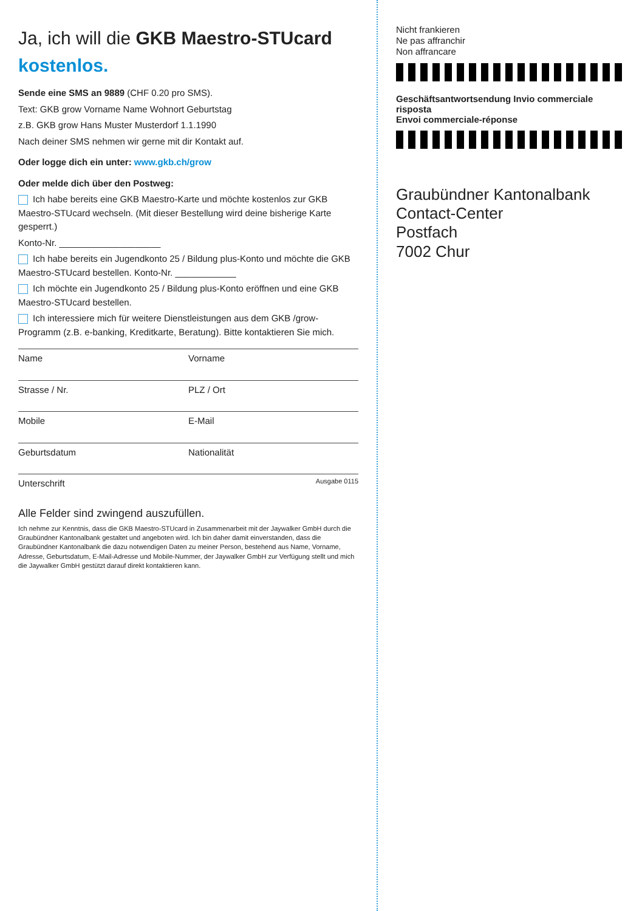Ja, ich will die GKB Maestro-STUcard kostenlos.
Sende eine SMS an 9889 (CHF 0.20 pro SMS).
Text: GKB grow Vorname Name Wohnort Geburtstag
z.B. GKB grow Hans Muster Musterdorf 1.1.1990
Nach deiner SMS nehmen wir gerne mit dir Kontakt auf.
Oder logge dich ein unter: www.gkb.ch/grow
Oder melde dich über den Postweg:
Ich habe bereits eine GKB Maestro-Karte und möchte kostenlos zur GKB Maestro-STUcard wechseln. (Mit dieser Bestellung wird deine bisherige Karte gesperrt.)
Konto-Nr. ____________________
Ich habe bereits ein Jugendkonto 25 / Bildung plus-Konto und möchte die GKB Maestro-STUcard bestellen. Konto-Nr. ____________
Ich möchte ein Jugendkonto 25 / Bildung plus-Konto eröffnen und eine GKB Maestro-STUcard bestellen.
Ich interessiere mich für weitere Dienstleistungen aus dem GKB /grow-Programm (z.B. e-banking, Kreditkarte, Beratung). Bitte kontaktieren Sie mich.
Name Vorname
Strasse / Nr. PLZ / Ort
Mobile E-Mail
Geburtsdatum Nationalität
Unterschrift Ausgabe 0115
Alle Felder sind zwingend auszufüllen.
Ich nehme zur Kenntnis, dass die GKB Maestro-STUcard in Zusammenarbeit mit der Jaywalker GmbH durch die Graubündner Kantonalbank gestaltet und angeboten wird. Ich bin daher damit einverstanden, dass die Graubündner Kantonalbank die dazu notwendigen Daten zu meiner Person, bestehend aus Name, Vorname, Adresse, Geburtsdatum, E-Mail-Adresse und Mobile-Nummer, der Jaywalker GmbH zur Verfügung stellt und mich die Jaywalker GmbH gestützt darauf direkt kontaktieren kann.
Nicht frankieren
Ne pas affranchir
Non affrancare
Geschäftsantwortsendung Invio commerciale risposta
Envoi commerciale-réponse
Graubündner Kantonalbank
Contact-Center
Postfach
7002 Chur